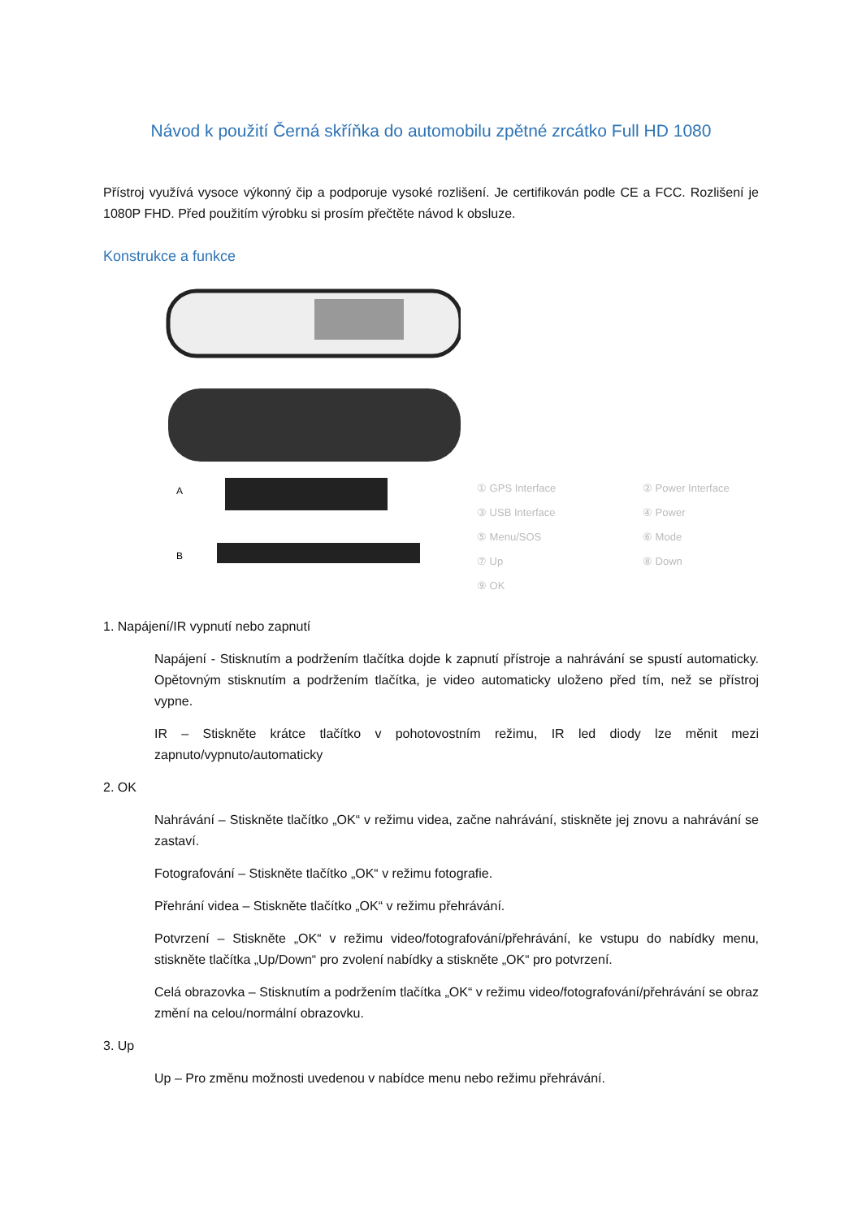Návod k použití Černá skříňka do automobilu zpětné zrcátko Full HD 1080
Přístroj využívá vysoce výkonný čip a podporuje vysoké rozlišení. Je certifikován podle CE a FCC. Rozlišení je 1080P FHD. Před použitím výrobku si prosím přečtěte návod k obsluze.
Konstrukce a funkce
A
B
① GPS Interface ② Power Interface ③ USB Interface ④ Power ⑤ Menu/SOS ⑥ Mode ⑦ Up ⑧ Down ⑨ OK
1. Napájení/IR vypnutí nebo zapnutí
Napájení - Stisknutím a podržením tlačítka dojde k zapnutí přístroje a nahrávání se spustí automaticky. Opětovným stisknutím a podržením tlačítka, je video automaticky uloženo před tím, než se přístroj vypne.
IR – Stiskněte krátce tlačítko v pohotovostním režimu, IR led diody lze měnit mezi zapnuto/vypnuto/automaticky
2. OK
Nahrávání – Stiskněte tlačítko „OK“ v režimu videa, začne nahrávání, stiskněte jej znovu a nahrávání se zastaví.
Fotografování – Stiskněte tlačítko „OK“ v režimu fotografie.
Přehrání videa – Stiskněte tlačítko „OK“ v režimu přehrávání.
Potvrzení – Stiskněte „OK“ v režimu video/fotografování/přehrávání, ke vstupu do nabídky menu, stiskněte tlačítka „Up/Down“ pro zvolení nabídky a stiskněte „OK“ pro potvrzení.
Celá obrazovka – Stisknutím a podržením tlačítka „OK“ v režimu video/fotografování/přehrávání se obraz změní na celou/normální obrazovku.
3. Up
Up – Pro změnu možnosti uvedenou v nabídce menu nebo režimu přehrávání.